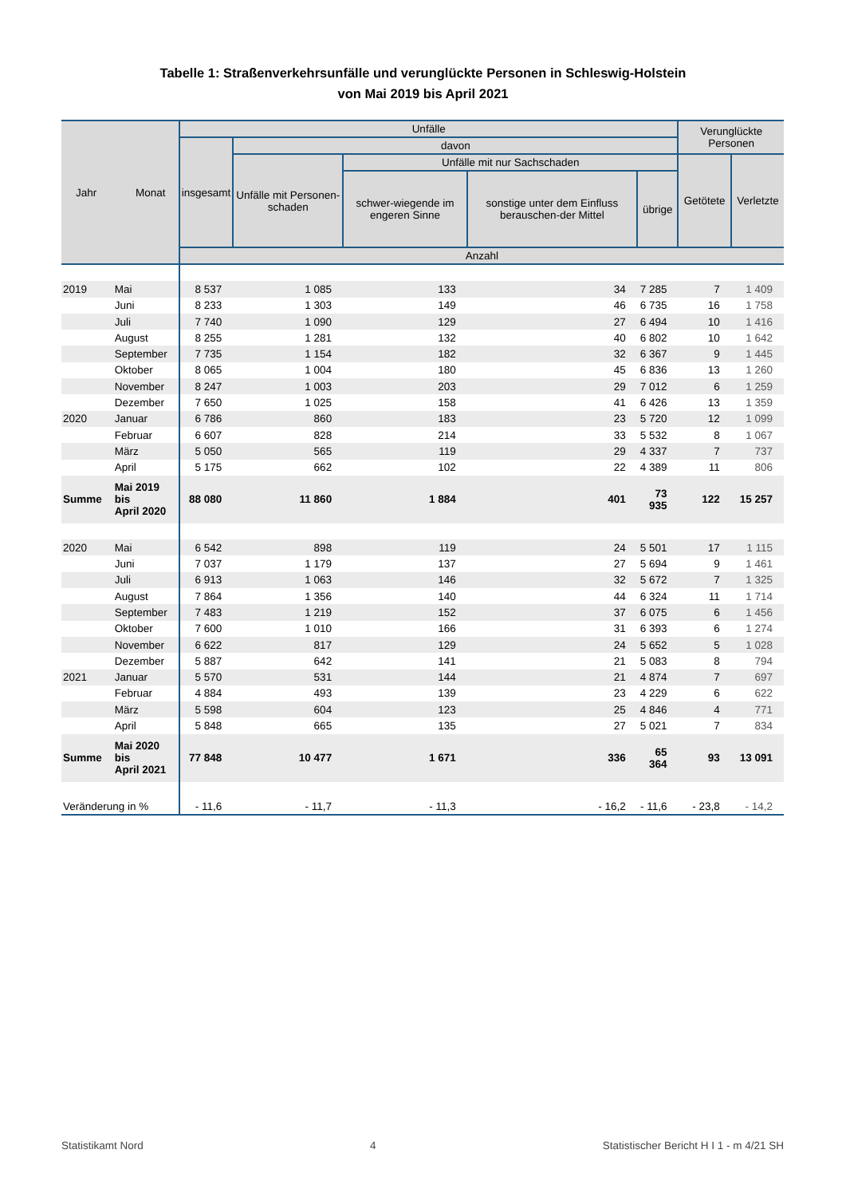Tabelle 1: Straßenverkehrsunfälle und verunglückte Personen in Schleswig-Holstein
von Mai 2019 bis April 2021
| Jahr Monat | | Unfälle | | | | | Verunglückte Personen | |
| --- | --- | --- | --- | --- | --- | --- | --- | --- |
| | | insgesamt | davon | | | | | |
| | | | Unfälle mit Personen-schaden | Unfälle mit nur Sachschaden | | | Getötete | Verletzte |
| | | | | schwer-wiegende im engeren Sinne | sonstige unter dem Einfluss berauschen-der Mittel | übrige | | |
| | | Anzahl | | | | | | |
| 2019 | Mai | 8 537 | 1 085 | 133 | 34 | 7 285 | 7 | 1 409 |
| | Juni | 8 233 | 1 303 | 149 | 46 | 6 735 | 16 | 1 758 |
| | Juli | 7 740 | 1 090 | 129 | 27 | 6 494 | 10 | 1 416 |
| | August | 8 255 | 1 281 | 132 | 40 | 6 802 | 10 | 1 642 |
| | September | 7 735 | 1 154 | 182 | 32 | 6 367 | 9 | 1 445 |
| | Oktober | 8 065 | 1 004 | 180 | 45 | 6 836 | 13 | 1 260 |
| | November | 8 247 | 1 003 | 203 | 29 | 7 012 | 6 | 1 259 |
| | Dezember | 7 650 | 1 025 | 158 | 41 | 6 426 | 13 | 1 359 |
| 2020 | Januar | 6 786 | 860 | 183 | 23 | 5 720 | 12 | 1 099 |
| | Februar | 6 607 | 828 | 214 | 33 | 5 532 | 8 | 1 067 |
| | März | 5 050 | 565 | 119 | 29 | 4 337 | 7 | 737 |
| | April | 5 175 | 662 | 102 | 22 | 4 389 | 11 | 806 |
| Summe | Mai 2019 bis April 2020 | 88 080 | 11 860 | 1 884 | 401 | 73 935 | 122 | 15 257 |
| 2020 | Mai | 6 542 | 898 | 119 | 24 | 5 501 | 17 | 1 115 |
| | Juni | 7 037 | 1 179 | 137 | 27 | 5 694 | 9 | 1 461 |
| | Juli | 6 913 | 1 063 | 146 | 32 | 5 672 | 7 | 1 325 |
| | August | 7 864 | 1 356 | 140 | 44 | 6 324 | 11 | 1 714 |
| | September | 7 483 | 1 219 | 152 | 37 | 6 075 | 6 | 1 456 |
| | Oktober | 7 600 | 1 010 | 166 | 31 | 6 393 | 6 | 1 274 |
| | November | 6 622 | 817 | 129 | 24 | 5 652 | 5 | 1 028 |
| | Dezember | 5 887 | 642 | 141 | 21 | 5 083 | 8 | 794 |
| 2021 | Januar | 5 570 | 531 | 144 | 21 | 4 874 | 7 | 697 |
| | Februar | 4 884 | 493 | 139 | 23 | 4 229 | 6 | 622 |
| | März | 5 598 | 604 | 123 | 25 | 4 846 | 4 | 771 |
| | April | 5 848 | 665 | 135 | 27 | 5 021 | 7 | 834 |
| Summe | Mai 2020 bis April 2021 | 77 848 | 10 477 | 1 671 | 336 | 65 364 | 93 | 13 091 |
| Veränderung in % | | - 11,6 | - 11,7 | - 11,3 | - 16,2 | - 11,6 | - 23,8 | - 14,2 |
Statistikamt Nord 4 Statistischer Bericht H I 1 - m 4/21 SH